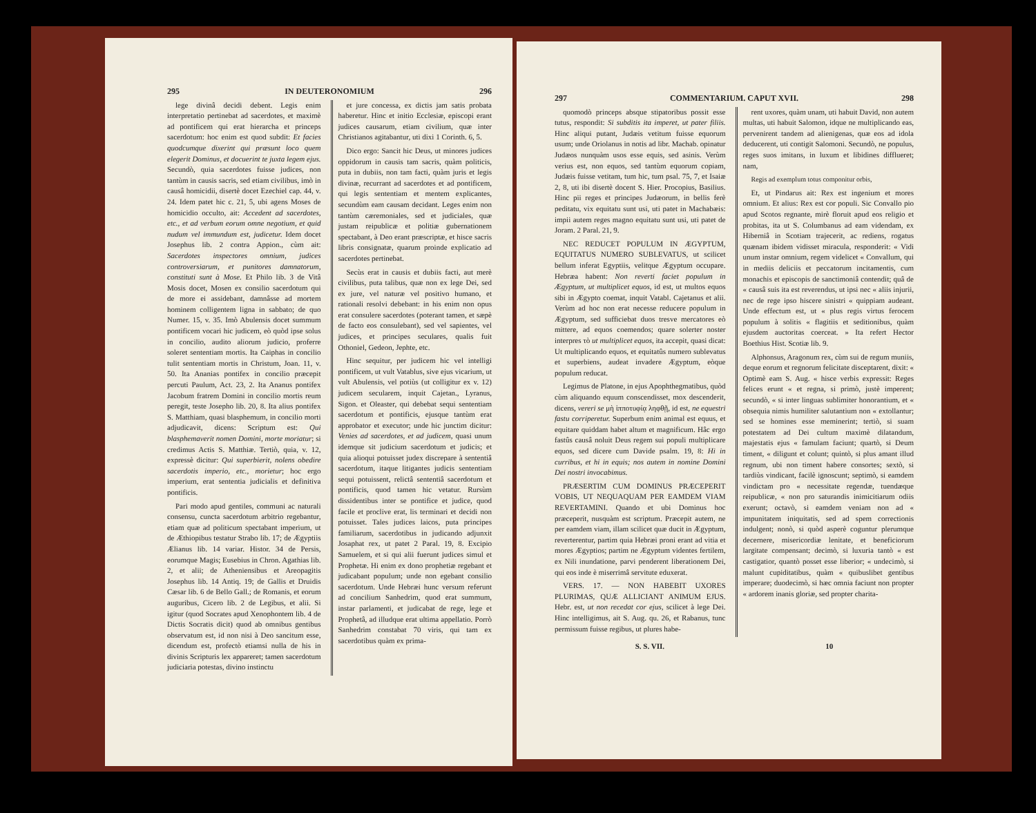295 IN DEUTERONOMIUM 296
lege divinâ decidi debent. Legis enim interpretatio pertinebat ad sacerdotes, et maximè ad pontificem qui erat hierarcha et princeps sacerdotum: hoc enim est quod subdit: Et facies quodcumque dixerint qui præsunt loco quem elegerit Dominus, et docuerint te juxta legem ejus. Secundò, quia sacerdotes fuisse judices, non tantùm in causis sacris, sed etiam civilibus, imò in causâ homicidii, disertè docet Ezechiel cap. 44, v. 24. Idem patet hic c. 21, 5, ubi agens Moses de homicidio occulto, ait: Accedent ad sacerdotes, etc., et ad verbum eorum omne negotium, et quid nudum vel immundum est, judicetur. Idem docet Josephus lib. 2 contra Appion., cùm ait: Sacerdotes inspectores omnium, judices controversiarum, et punitores damnatorum, constituti sunt à Mose. Et Philo lib. 3 de Vitâ Mosis docet, Mosen ex consilio sacerdotum qui de more ei assidebant, damnâsse ad mortem hominem colligentem ligna in sabbato; de quo Numer. 15, v. 35. Imò Abulensis docet summum pontificem vocari hic judicem, eò quòd ipse solus in concilio, audito aliorum judicio, proferre soleret sententiam mortis. Ita Caiphas in concilio tulit sententiam mortis in Christum, Joan. 11, v. 50. Ita Ananias pontifex in concilio præcepit percuti Paulum, Act. 23, 2. Ita Ananus pontifex Jacobum fratrem Domini in concilio mortis reum peregit, teste Josepho lib. 20, 8. Ita alius pontifex S. Matthiam, quasi blasphemum, in concilio morti adjudicavit, dicens: Scriptum est: Qui blasphemaverit nomen Domini, morte moriatur; si credimus Actis S. Matthiæ. Tertiò, quia, v. 12, expressè dicitur: Qui superbierit, nolens obedire sacerdotis imperio, etc., morietur; hoc ergo imperium, erat sententia judicialis et definitiva pontificis.
Pari modo apud gentiles, communi ac naturali consensu, cuncta sacerdotum arbitrio regebantur, etiam quæ ad politicum spectabant imperium, ut de Æthiopibus testatur Strabo lib. 17; de Ægyptiis Ælianus lib. 14 variar. Histor. 34 de Persis, eorumque Magis; Eusebius in Chron. Agathias lib. 2, et alii; de Atheniensibus et Areopagitis Josephus lib. 14 Antiq. 19; de Gallis et Druidis Cæsar lib. 6 de Bello Gall.; de Romanis, et eorum auguribus, Cicero lib. 2 de Legibus, et alii. Si igitur (quod Socrates apud Xenophontem lib. 4 de Dictis Socratis dicit) quod ab omnibus gentibus observatum est, id non nisi à Deo sancitum esse, dicendum est, profectò etiamsi nulla de his in divinis Scripturis lex appareret; tamen sacerdotum judiciaria potestas, divino instinctu
et jure concessa, ex dictis jam satis probata haberetur. Hinc et initio Ecclesiæ, episcopi erant judices causarum, etiam civilium, quæ inter Christianos agitabantur, uti dixi 1 Corinth. 6, 5.
Dico ergo: Sancit hic Deus, ut minores judices oppidorum in causis tam sacris, quàm politicis, puta in dubiis, non tam facti, quàm juris et legis divinæ, recurrant ad sacerdotes et ad pontificem, qui legis sententiam et mentem explicantes, secundùm eam causam decidant. Leges enim non tantùm cæremoniales, sed et judiciales, quæ justam reipublicæ et politiæ gubernationem spectabant, à Deo erant præscriptæ, et hisce sacris libris consignatæ, quarum proinde explicatio ad sacerdotes pertinebat.
Secùs erat in causis et dubiis facti, aut merè civilibus, puta talibus, quæ non ex lege Dei, sed ex jure, vel naturæ vel positivo humano, et rationali resolvi debebant: in his enim non opus erat consulere sacerdotes (poterant tamen, et sæpè de facto eos consulebant), sed vel sapientes, vel judices, et principes seculares, qualis fuit Othoniel, Gedeon, Jephte, etc.
Hinc sequitur, per judicem hic vel intelligi pontificem, ut vult Vatablus, sive ejus vicarium, ut vult Abulensis, vel potiùs (ut colligitur ex v. 12) judicem secularem, inquit Cajetan., Lyranus, Sigon. et Oleaster, qui debebat sequi sententiam sacerdotum et pontificis, ejusque tantùm erat approbator et executor; unde hic junctim dicitur: Venies ad sacerdotes, et ad judicem, quasi unum idemque sit judicium sacerdotum et judicis; et quia alioqui potuisset judex discrepare à sententiâ sacerdotum, itaque litigantes judicis sententiam sequi potuissent, relictâ sententiâ sacerdotum et pontificis, quod tamen hic vetatur. Rursùm dissidentibus inter se pontifice et judice, quod facile et proclive erat, lis terminari et decidi non potuisset. Tales judices laicos, puta principes familiarum, sacerdotibus in judicando adjunxit Josaphat rex, ut patet 2 Paral. 19, 8. Excipio Samuelem, et si qui alii fuerunt judices simul et Prophetæ. Hi enim ex dono prophetiæ regebant et judicabant populum; unde non egebant consilio sacerdotum. Unde Hebræi hunc versum referunt ad concilium Sanhedrim, quod erat summum, instar parlamenti, et judicabat de rege, lege et Prophetâ, ad illudque erat ultima appellatio. Porrò Sanhedrim constabat 70 viris, qui tam ex sacerdotibus quàm ex prima-
297 COMMENTARIUM. CAPUT XVII. 298
quomodò princeps absque stipatoribus possit esse tutus, respondit: Si subditis ita imperet, ut pater filiis. Hinc aliqui putant, Judæis vetitum fuisse equorum usum; unde Oriolanus in notis ad libr. Machab. opinatur Judæos nunquàm usos esse equis, sed asinis. Verùm verius est, non equos, sed tantùm equorum copiam, Judæis fuisse vetitam, tum hic, tum psal. 75, 7, et Isaiæ 2, 8, uti ibi disertè docent S. Hier. Procopius, Basilius. Hinc pii reges et principes Judæorum, in bellis ferè peditatu, vix equitatu sunt usi, uti patet in Machabæis: impii autem reges magno equitatu sunt usi, uti patet de Joram. 2 Paral. 21, 9.
NEC REDUCET POPULUM IN ÆGYPTUM, EQUITATUS NUMERO SUBLEVATUS, ut scilicet bellum inferat Egyptiis, velitque Ægyptum occupare. Hebræa habent: Non reverti faciet populum in Ægyptum, ut multiplicet equos, id est, ut multos equos sibi in Ægypto coemat, inquit Vatabl. Cajetanus et alii. Verùm ad hoc non erat necesse reducere populum in Ægyptum, sed sufficiebat duos tresve mercatores eò mittere, ad equos coemendos; quare solerter noster interpres τὸ ut multiplicet equos, ita accepit, quasi dicat: Ut multiplicando equos, et equitatûs numero sublevatus et superbiens, audeat invadere Ægyptum, eòque populum reducat.
Legimus de Platone, in ejus Apophthegmatibus, quòd cùm aliquando equum conscendisset, mox descenderit, dicens, vereri se μὴ ἱπποτυφίᾳ ληφθῇ, id est, ne equestri fastu corriperetur. Superbum enim animal est equus, et equitare quiddam habet altum et magnificum. Hâc ergo fastûs causâ noluit Deus regem sui populi multiplicare equos, sed dicere cum Davide psalm. 19, 8: Hi in curribus, et hi in equis; nos autem in nomine Domini Dei nostri invocabimus.
PRÆSERTIM CUM DOMINUS PRÆCEPERIT VOBIS, UT NEQUAQUAM PER EAMDEM VIAM REVERTAMINI. Quando et ubi Dominus hoc præceperit, nusquàm est scriptum. Præcepit autem, ne per eamdem viam, illam scilicet quæ ducit in Ægyptum, reverterentur, partim quia Hebræi proni erant ad vitia et mores Ægyptios; partim ne Ægyptum videntes fertilem, ex Nili inundatione, parvi penderent liberationem Dei, qui eos inde è miserrimâ servitute eduxerat.
VERS. 17. — NON HABEBIT UXORES PLURIMAS, QUÆ ALLICIANT ANIMUM EJUS. Hebr. est, ut non recedat cor ejus, scilicet à lege Dei. Hinc intelligimus, ait S. Aug. qu. 26, et Rabanus, tunc permissum fuisse regibus, ut plures habe-
rent uxores, quàm unam, uti habuit David, non autem multas, uti habuit Salomon, idque ne multiplicando eas, pervenirent tandem ad alienigenas, quæ eos ad idola deducerent, uti contigit Salomoni. Secundò, ne populus, reges suos imitans, in luxum et libidines difflueret; nam,
Regis ad exemplum totus componitur orbis,
Et, ut Pindarus ait: Rex est ingenium et mores omnium. Et alius: Rex est cor populi. Sic Convallo pio apud Scotos regnante, mirè floruit apud eos religio et probitas, ita ut S. Columbanus ad eam videndam, ex Hiberniâ in Scotiam trajecerit, ac rediens, rogatus quænam ibidem vidisset miracula, responderit: « Vidi unum instar omnium, regem videlicet « Convallum, qui in mediis deliciis et peccatorum incitamentis, cum monachis et episcopis de sanctimoniâ contendit; quâ de « causâ suis ita est reverendus, ut ipsi nec « aliis injurii, nec de rege ipso hiscere sinistri « quippiam audeant. Unde effectum est, ut « plus regis virtus ferocem populum à solitis « flagitiis et seditionibus, quàm ejusdem auctoritas coerceat. » Ita refert Hector Boethius Hist. Scotiæ lib. 9.
Alphonsus, Aragonum rex, cùm sui de regum muniis, deque eorum et regnorum felicitate disceptarent, dixit: « Optimè eam S. Aug. « hisce verbis expressit: Reges felices erunt « et regna, si primò, justè imperent; secundò, « si inter linguas sublimiter honorantium, et « obsequia nimis humiliter salutantium non « extollantur; sed se homines esse meminerint; tertiò, si suam potestatem ad Dei cultum maximè dilatandum, majestatis ejus « famulam faciunt; quartò, si Deum timent, « diligunt et colunt; quintò, si plus amant illud regnum, ubi non timent habere consortes; sextò, si tardiùs vindicant, facilè ignoscunt; septimò, si eamdem vindictam pro « necessitate regendæ, tuendæque reipublicæ, « non pro saturandis inimicitiarum odiis exerunt; octavò, si eamdem veniam non ad « impunitatem iniquitatis, sed ad spem correctionis indulgent; nonò, si quòd asperè coguntur plerumque decernere, misericordiæ lenitate, et beneficiorum largitate compensant; decimò, si luxuria tantò « est castigatior, quantò posset esse liberior; « undecimò, si malunt cupiditatibus, quàm « quibuslibet gentibus imperare; duodecimò, si hæc omnia faciunt non propter « ardorem inanis gloriæ, sed propter charita-
S. S. VII. 10